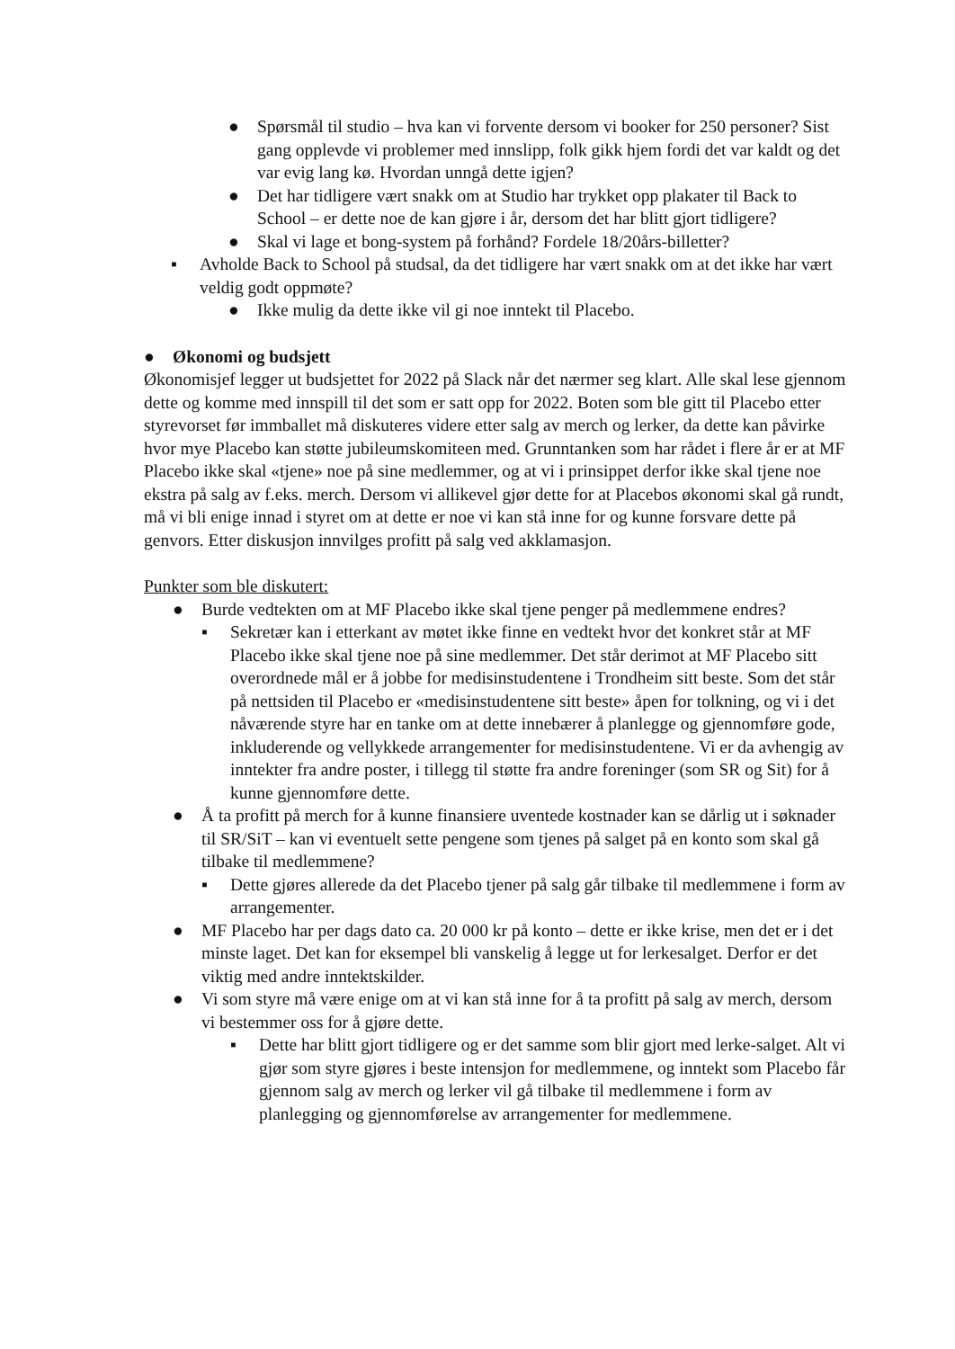● Spørsmål til studio – hva kan vi forvente dersom vi booker for 250 personer? Sist gang opplevde vi problemer med innslipp, folk gikk hjem fordi det var kaldt og det var evig lang kø. Hvordan unngå dette igjen?
● Det har tidligere vært snakk om at Studio har trykket opp plakater til Back to School – er dette noe de kan gjøre i år, dersom det har blitt gjort tidligere?
● Skal vi lage et bong-system på forhånd? Fordele 18/20års-billetter?
▪ Avholde Back to School på studsal, da det tidligere har vært snakk om at det ikke har vært veldig godt oppmøte?
● Ikke mulig da dette ikke vil gi noe inntekt til Placebo.
● Økonomi og budsjett
Økonomisjef legger ut budsjettet for 2022 på Slack når det nærmer seg klart. Alle skal lese gjennom dette og komme med innspill til det som er satt opp for 2022. Boten som ble gitt til Placebo etter styrevorset før immballet må diskuteres videre etter salg av merch og lerker, da dette kan påvirke hvor mye Placebo kan støtte jubileumskomiteen med. Grunntanken som har rådet i flere år er at MF Placebo ikke skal «tjene» noe på sine medlemmer, og at vi i prinsippet derfor ikke skal tjene noe ekstra på salg av f.eks. merch. Dersom vi allikevel gjør dette for at Placebos økonomi skal gå rundt, må vi bli enige innad i styret om at dette er noe vi kan stå inne for og kunne forsvare dette på genvors. Etter diskusjon innvilges profitt på salg ved akklamasjon.
Punkter som ble diskutert:
● Burde vedtekten om at MF Placebo ikke skal tjene penger på medlemmene endres?
▪ Sekretær kan i etterkant av møtet ikke finne en vedtekt hvor det konkret står at MF Placebo ikke skal tjene noe på sine medlemmer. Det står derimot at MF Placebo sitt overordnede mål er å jobbe for medisinstudentene i Trondheim sitt beste. Som det står på nettsiden til Placebo er «medisinstudentene sitt beste» åpen for tolkning, og vi i det nåværende styre har en tanke om at dette innebærer å planlegge og gjennomføre gode, inkluderende og vellykkede arrangementer for medisinstudentene. Vi er da avhengig av inntekter fra andre poster, i tillegg til støtte fra andre foreninger (som SR og Sit) for å kunne gjennomføre dette.
● Å ta profitt på merch for å kunne finansiere uventede kostnader kan se dårlig ut i søknader til SR/SiT – kan vi eventuelt sette pengene som tjenes på salget på en konto som skal gå tilbake til medlemmene?
▪ Dette gjøres allerede da det Placebo tjener på salg går tilbake til medlemmene i form av arrangementer.
● MF Placebo har per dags dato ca. 20 000 kr på konto – dette er ikke krise, men det er i det minste laget. Det kan for eksempel bli vanskelig å legge ut for lerkesalget. Derfor er det viktig med andre inntektskilder.
● Vi som styre må være enige om at vi kan stå inne for å ta profitt på salg av merch, dersom vi bestemmer oss for å gjøre dette.
▪ Dette har blitt gjort tidligere og er det samme som blir gjort med lerke-salget. Alt vi gjør som styre gjøres i beste intensjon for medlemmene, og inntekt som Placebo får gjennom salg av merch og lerker vil gå tilbake til medlemmene i form av planlegging og gjennomførelse av arrangementer for medlemmene.